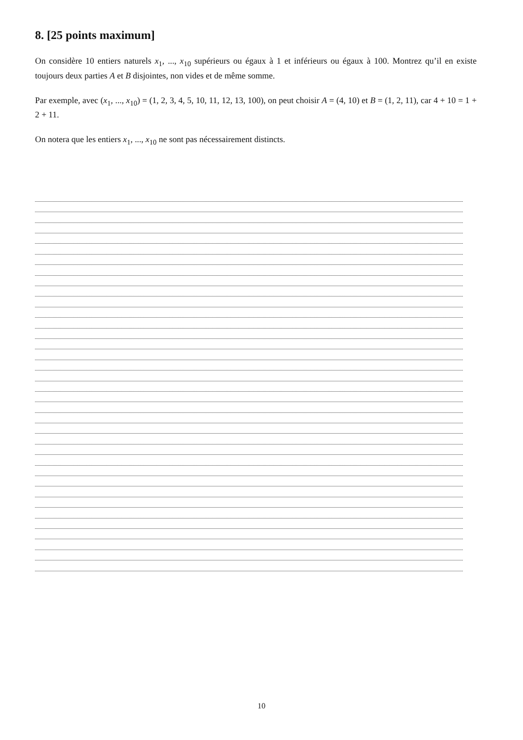8. [25 points maximum]
On considère 10 entiers naturels x<sub>1</sub>, ..., x<sub>10</sub> supérieurs ou égaux à 1 et inférieurs ou égaux à 100. Montrez qu’il en existe toujours deux parties A et B disjointes, non vides et de même somme.
Par exemple, avec (x<sub>1</sub>, ..., x<sub>10</sub>) = (1, 2, 3, 4, 5, 10, 11, 12, 13, 100), on peut choisir A = (4, 10) et B = (1, 2, 11), car 4 + 10 = 1 + 2 + 11.
On notera que les entiers x<sub>1</sub>, ..., x<sub>10</sub> ne sont pas nécessairement distincts.
10